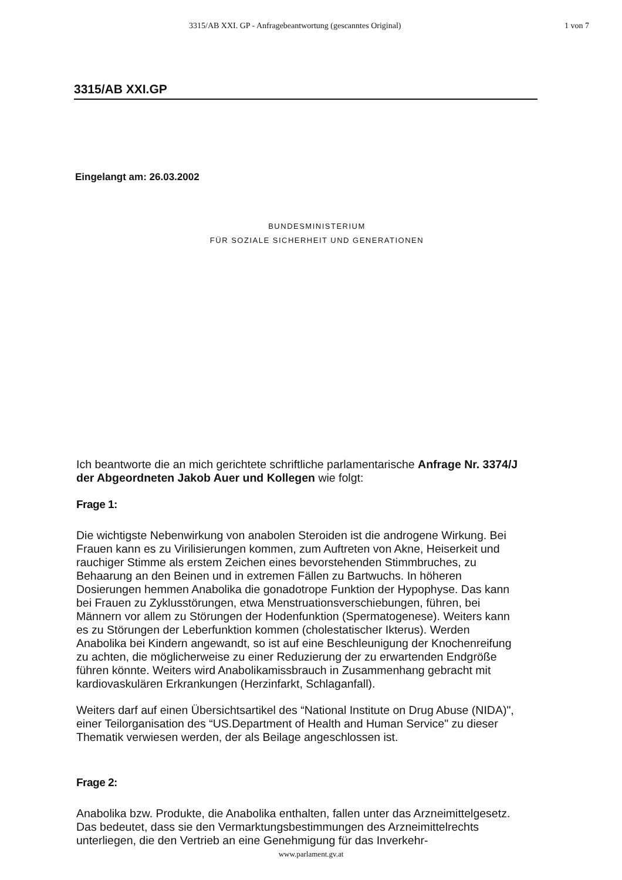3315/AB XXI. GP - Anfragebeantwortung (gescanntes Original) 1 von 7
3315/AB XXI.GP
Eingelangt am: 26.03.2002
BUNDESMINISTERIUM
FÜR SOZIALE SICHERHEIT UND GENERATIONEN
Ich beantworte die an mich gerichtete schriftliche parlamentarische Anfrage Nr. 3374/J der Abgeordneten Jakob Auer und Kollegen wie folgt:
Frage 1:
Die wichtigste Nebenwirkung von anabolen Steroiden ist die androgene Wirkung. Bei Frauen kann es zu Virilisierungen kommen, zum Auftreten von Akne, Heiserkeit und rauchiger Stimme als erstem Zeichen eines bevorstehenden Stimmbruches, zu Behaarung an den Beinen und in extremen Fällen zu Bartwuchs. In höheren Dosierungen hemmen Anabolika die gonadotrope Funktion der Hypophyse. Das kann bei Frauen zu Zyklusstörungen, etwa Menstruationsverschiebungen, führen, bei Männern vor allem zu Störungen der Hodenfunktion (Spermatogenese). Weiters kann es zu Störungen der Leberfunktion kommen (cholestatischer Ikterus). Werden Anabolika bei Kindern angewandt, so ist auf eine Beschleunigung der Knochenreifung zu achten, die möglicherweise zu einer Reduzierung der zu erwartenden Endgröße führen könnte. Weiters wird Anabolikamissbrauch in Zusammenhang gebracht mit kardiovaskulären Erkrankungen (Herzinfarkt, Schlaganfall).
Weiters darf auf einen Übersichtsartikel des “National Institute on Drug Abuse (NIDA)", einer Teilorganisation des “US.Department of Health and Human Service" zu dieser Thematik verwiesen werden, der als Beilage angeschlossen ist.
Frage 2:
Anabolika bzw. Produkte, die Anabolika enthalten, fallen unter das Arzneimittelgesetz. Das bedeutet, dass sie den Vermarktungsbestimmungen des Arzneimittelrechts unterliegen, die den Vertrieb an eine Genehmigung für das Inverkehr-
www.parlament.gv.at